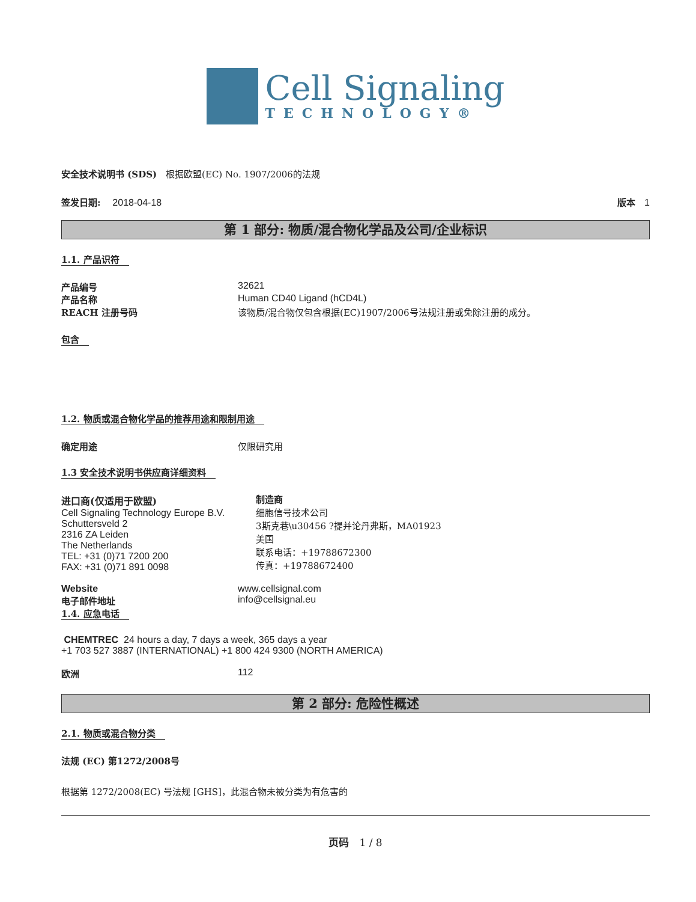Cell Signaling
TECHNOLOGY®
安全技术说明书 (SDS)　根据欧盟(EC) No. 1907/2006的法规
签发日期:　 2018-04-18 版本　1
第 1 部分: 物质/混合物化学品及公司/企业标识
1.1. 产品识符
产品编号 32621
产品名称 Human CD40 Ligand (hCD4L)
REACH 注册号码 该物质/混合物仅包含根据(EC)1907/2006号法规注册或免除注册的成分。
包含
1.2. 物质或混合物化学品的推荐用途和限制用途
确定用途 仅限研究用
1.3 安全技术说明书供应商详细资料
进口商(仅适用于欧盟)
Cell Signaling Technology Europe B.V.
Schuttersveld 2
2316 ZA Leiden
The Netherlands
TEL: +31 (0)71 7200 200
FAX: +31 (0)71 891 0098
制造商
细胞信号技术公司
3斯克巷\u30456 ?提并论丹弗斯，MA01923
美国
联系电话：+19788672300
传真：+19788672400
Website www.cellsignal.com
电子邮件地址 info@cellsignal.eu
1.4. 应急电话
CHEMTREC 24 hours a day, 7 days a week, 365 days a year
+1 703 527 3887 (INTERNATIONAL) +1 800 424 9300 (NORTH AMERICA)
欧洲 112
第 2 部分: 危险性概述
2.1. 物质或混合物分类
法规 (EC) 第1272/2008号
根据第 1272/2008(EC) 号法规 [GHS]，此混合物未被分类为有危害的
页码　1 / 8